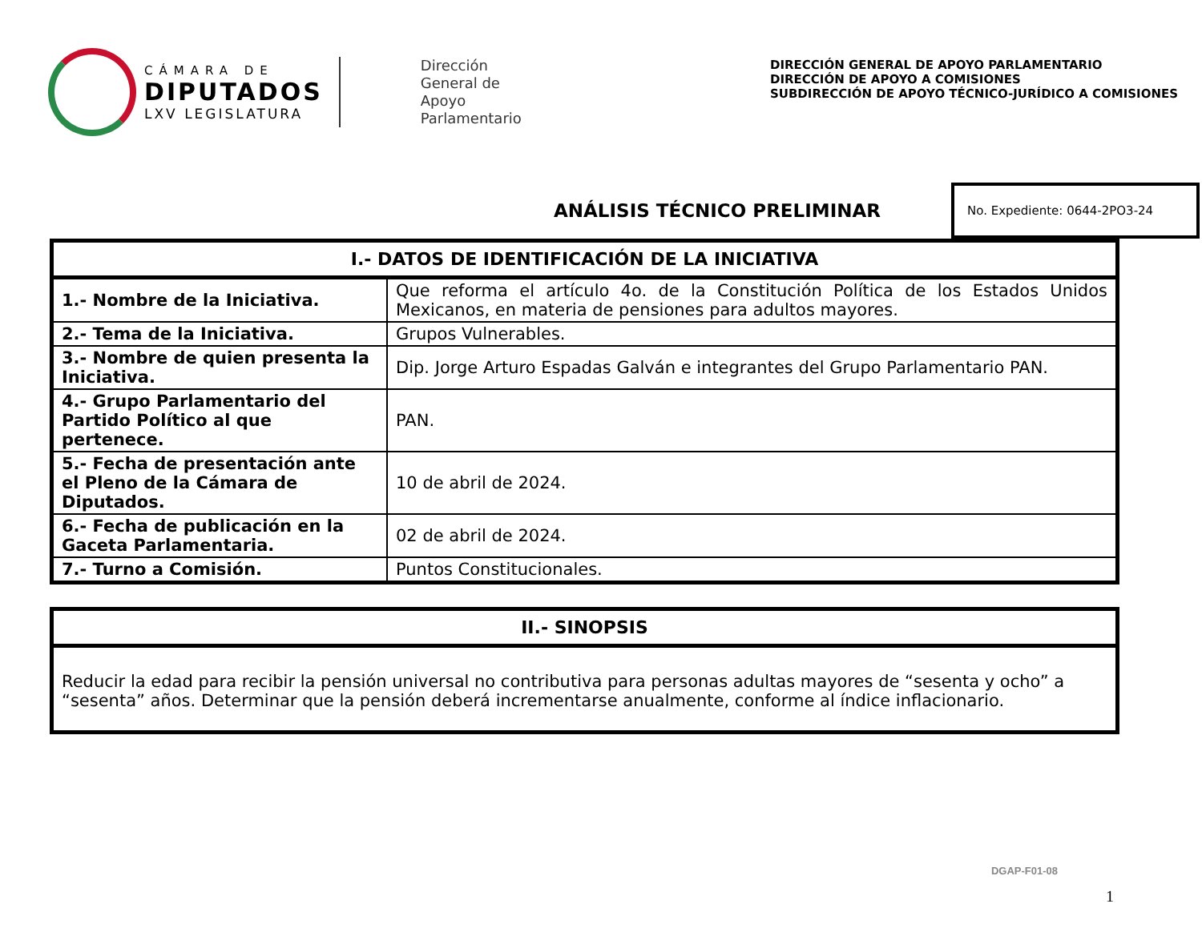CÁMARA DE
DIPUTADOS
LXV LEGISLATURA
Dirección
General de
Apoyo
Parlamentario
DIRECCIÓN GENERAL DE APOYO PARLAMENTARIO
DIRECCIÓN DE APOYO A COMISIONES
SUBDIRECCIÓN DE APOYO TÉCNICO-JURÍDICO A COMISIONES
ANÁLISIS TÉCNICO PRELIMINAR
No. Expediente: 0644-2PO3-24
| I.- DATOS DE IDENTIFICACIÓN DE LA INICIATIVA | |
| --- | --- |
| 1.- Nombre de la Iniciativa. | Que reforma el artículo 4o. de la Constitución Política de los Estados Unidos Mexicanos, en materia de pensiones para adultos mayores. |
| 2.- Tema de la Iniciativa. | Grupos Vulnerables. |
| 3.- Nombre de quien presenta la Iniciativa. | Dip. Jorge Arturo Espadas Galván e integrantes del Grupo Parlamentario PAN. |
| 4.- Grupo Parlamentario del Partido Político al que pertenece. | PAN. |
| 5.- Fecha de presentación ante el Pleno de la Cámara de Diputados. | 10 de abril de 2024. |
| 6.- Fecha de publicación en la Gaceta Parlamentaria. | 02 de abril de 2024. |
| 7.- Turno a Comisión. | Puntos Constitucionales. |
| II.- SINOPSIS |
| --- |
| Reducir la edad para recibir la pensión universal no contributiva para personas adultas mayores de “sesenta y ocho” a “sesenta” años. Determinar que la pensión deberá incrementarse anualmente, conforme al índice inflacionario. |
DGAP-F01-08
1